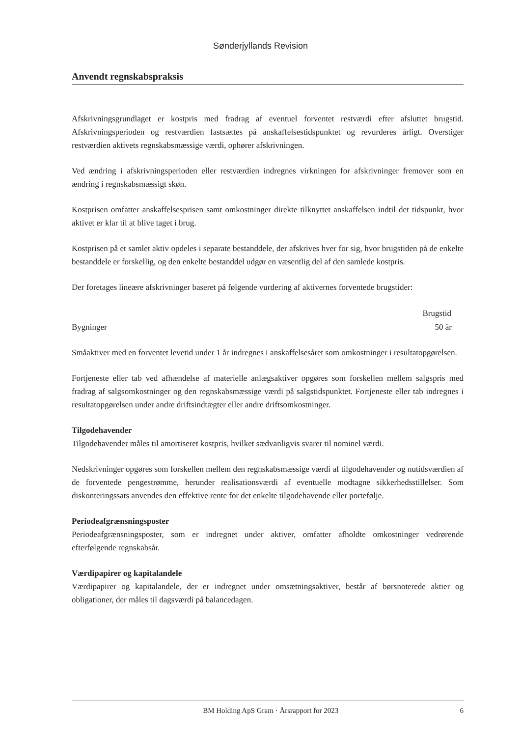Sønderjyllands Revision
Anvendt regnskabspraksis
Afskrivningsgrundlaget er kostpris med fradrag af eventuel forventet restværdi efter afsluttet brugstid. Afskrivningsperioden og restværdien fastsættes på anskaffelsestidspunktet og revurderes årligt. Overstiger restværdien aktivets regnskabsmæssige værdi, ophører afskrivningen.
Ved ændring i afskrivningsperioden eller restværdien indregnes virkningen for afskrivninger fremover som en ændring i regnskabsmæssigt skøn.
Kostprisen omfatter anskaffelsesprisen samt omkostninger direkte tilknyttet anskaffelsen indtil det tidspunkt, hvor aktivet er klar til at blive taget i brug.
Kostprisen på et samlet aktiv opdeles i separate bestanddele, der afskrives hver for sig, hvor brugstiden på de enkelte bestanddele er forskellig, og den enkelte bestanddel udgør en væsentlig del af den samlede kostpris.
Der foretages lineære afskrivninger baseret på følgende vurdering af aktivernes forventede brugstider:
| | Brugstid |
| Bygninger | 50 år |
Småaktiver med en forventet levetid under 1 år indregnes i anskaffelsesåret som omkostninger i resultatopgørelsen.
Fortjeneste eller tab ved afhændelse af materielle anlægsaktiver opgøres som forskellen mellem salgspris med fradrag af salgsomkostninger og den regnskabsmæssige værdi på salgstidspunktet. Fortjeneste eller tab indregnes i resultatopgørelsen under andre driftsindtægter eller andre driftsomkostninger.
Tilgodehavender
Tilgodehavender måles til amortiseret kostpris, hvilket sædvanligvis svarer til nominel værdi.
Nedskrivninger opgøres som forskellen mellem den regnskabsmæssige værdi af tilgodehavender og nutidsværdien af de forventede pengestrømme, herunder realisationsværdi af eventuelle modtagne sikkerhedsstillelser. Som diskonteringssats anvendes den effektive rente for det enkelte tilgodehavende eller portefølje.
Periodeafgrænsningsposter
Periodeafgrænsningsposter, som er indregnet under aktiver, omfatter afholdte omkostninger vedrørende efterfølgende regnskabsår.
Værdipapirer og kapitalandele
Værdipapirer og kapitalandele, der er indregnet under omsætningsaktiver, består af børsnoterede aktier og obligationer, der måles til dagsværdi på balancedagen.
BM Holding ApS Gram · Årsrapport for 2023 6